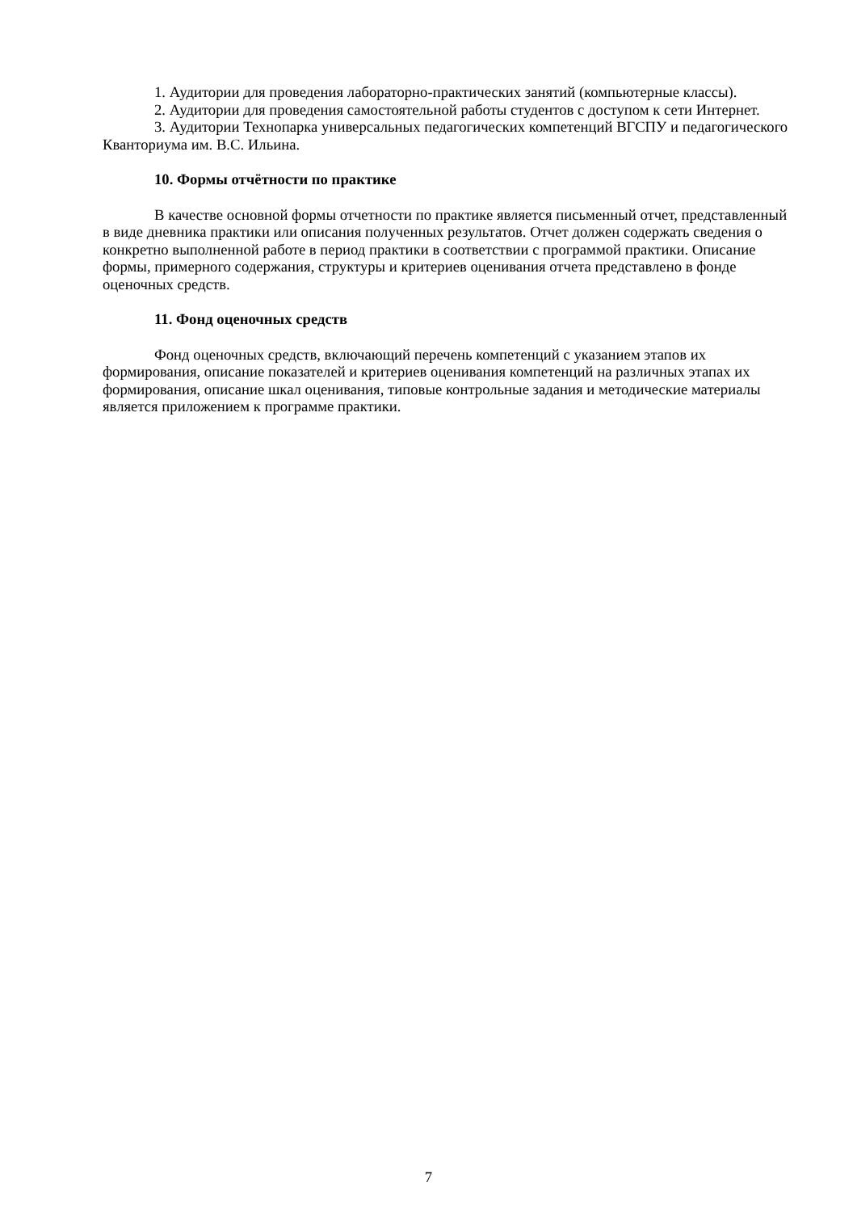1. Аудитории для проведения лабораторно-практических занятий (компьютерные классы).
2. Аудитории для проведения самостоятельной работы студентов с доступом к сети Интернет.
3. Аудитории Технопарка универсальных педагогических компетенций ВГСПУ и педагогического Кванториума им. В.С. Ильина.
10. Формы отчётности по практике
В качестве основной формы отчетности по практике является письменный отчет, представленный в виде дневника практики или описания полученных результатов. Отчет должен содержать сведения о конкретно выполненной работе в период практики в соответствии с программой практики. Описание формы, примерного содержания, структуры и критериев оценивания отчета представлено в фонде оценочных средств.
11. Фонд оценочных средств
Фонд оценочных средств, включающий перечень компетенций с указанием этапов их формирования, описание показателей и критериев оценивания компетенций на различных этапах их формирования, описание шкал оценивания, типовые контрольные задания и методические материалы является приложением к программе практики.
7